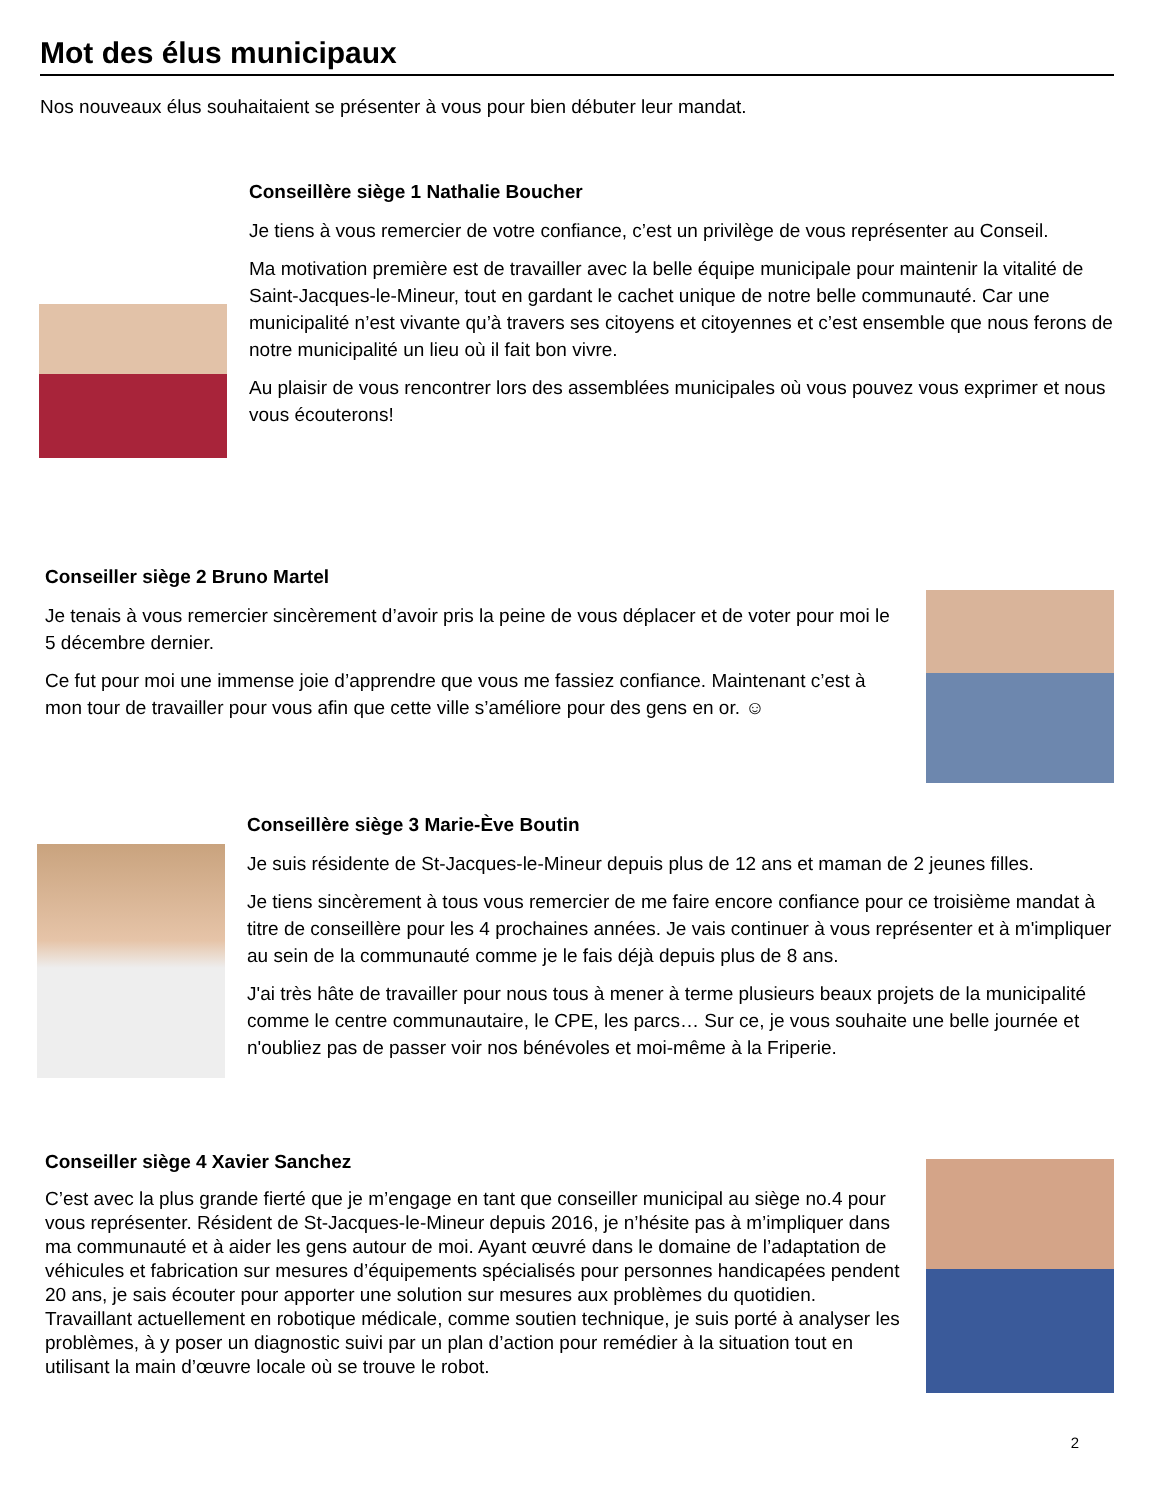Mot des élus municipaux
Nos nouveaux élus souhaitaient se présenter à vous pour bien débuter leur mandat.
Conseillère siège 1 Nathalie Boucher
Je tiens à vous remercier de votre confiance, c’est un privilège de vous représenter au Conseil.
Ma motivation première est de travailler avec la belle équipe municipale pour maintenir la vitalité de Saint-Jacques-le-Mineur, tout en gardant le cachet unique de notre belle communauté. Car une municipalité n’est vivante qu’à travers ses citoyens et citoyennes et c’est ensemble que nous ferons de notre municipalité un lieu où il fait bon vivre.
Au plaisir de vous rencontrer lors des assemblées municipales où vous pouvez vous exprimer et nous vous écouterons!
Conseiller siège 2 Bruno Martel
Je tenais à vous remercier sincèrement d’avoir pris la peine de vous déplacer et de voter pour moi le 5 décembre dernier.
Ce fut pour moi une immense joie d’apprendre que vous me fassiez confiance. Maintenant c’est à mon tour de travailler pour vous afin que cette ville s’améliore pour des gens en or. ☺
Conseillère siège 3 Marie-Ève Boutin
Je suis résidente de St-Jacques-le-Mineur depuis plus de 12 ans et maman de 2 jeunes filles.
Je tiens sincèrement à tous vous remercier de me faire encore confiance pour ce troisième mandat à titre de conseillère pour les 4 prochaines années. Je vais continuer à vous représenter et à m'impliquer au sein de la communauté comme je le fais déjà depuis plus de 8 ans.
J'ai très hâte de travailler pour nous tous à mener à terme plusieurs beaux projets de la municipalité comme le centre communautaire, le CPE, les parcs… Sur ce, je vous souhaite une belle journée et n'oubliez pas de passer voir nos bénévoles et moi-même à la Friperie.
Conseiller siège 4 Xavier Sanchez
C’est avec la plus grande fierté que je m’engage en tant que conseiller municipal au siège no.4 pour vous représenter. Résident de St-Jacques-le-Mineur depuis 2016, je n’hésite pas à m’impliquer dans ma communauté et à aider les gens autour de moi. Ayant œuvré dans le domaine de l’adaptation de véhicules et fabrication sur mesures d’équipements spécialisés pour personnes handicapées pendent 20 ans, je sais écouter pour apporter une solution sur mesures aux problèmes du quotidien. Travaillant actuellement en robotique médicale, comme soutien technique, je suis porté à analyser les problèmes, à y poser un diagnostic suivi par un plan d’action pour remédier à la situation tout en utilisant la main d’œuvre locale où se trouve le robot.
2